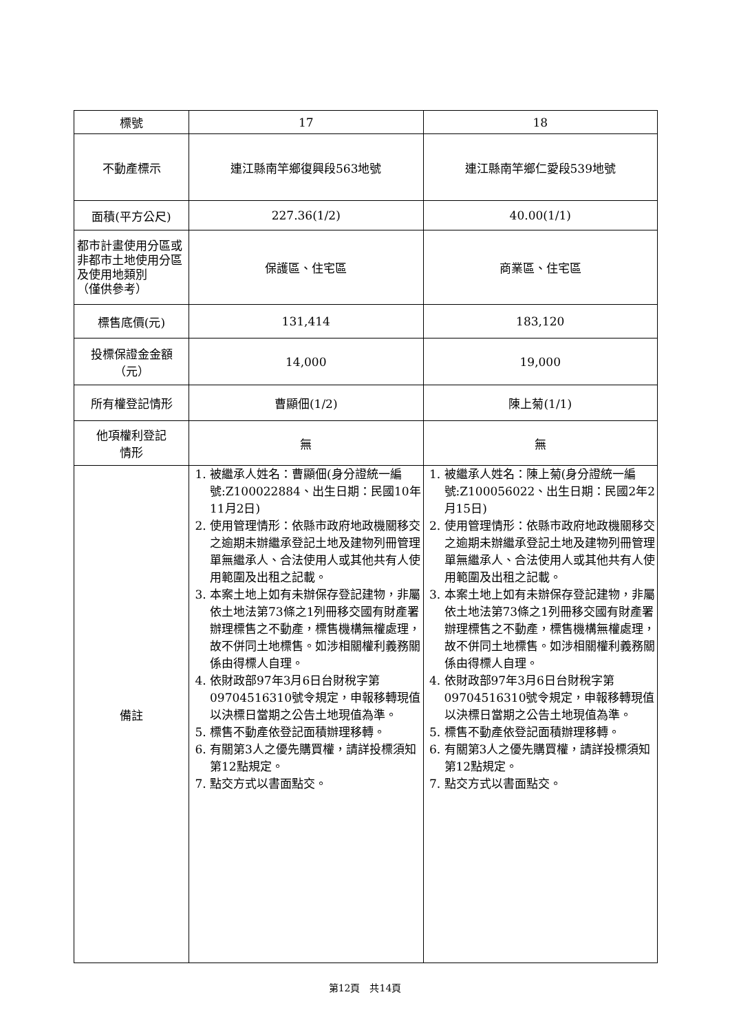| 標號 | 17 | 18 |
| 不動產標示 | 連江縣南竿鄉復興段563地號 | 連江縣南竿鄉仁愛段539地號 |
| 面積(平方公尺) | 227.36(1/2) | 40.00(1/1) |
| 都市計畫使用分區或非都市土地使用分區及使用地類別 （僅供參考） | 保護區、住宅區 | 商業區、住宅區 |
| 標售底價(元) | 131,414 | 183,120 |
| 投標保證金金額 （元） | 14,000 | 19,000 |
| 所有權登記情形 | 曹顯佃(1/2) | 陳上菊(1/1) |
| 他項權利登記 情形 | 無 | 無 |
| 備註 | 1. 被繼承人姓名：曹顯佃(身分證統一編號:Z100022884、出生日期：民國10年11月2日) 2. 使用管理情形：依縣市政府地政機關移交之逾期未辦繼承登記土地及建物列冊管理單無繼承人、合法使用人或其他共有人使用範圍及出租之記載。 3. 本案土地上如有未辦保存登記建物，非屬依土地法第73條之1列冊移交國有財產署辦理標售之不動產，標售機構無權處理，故不併同土地標售。如涉相關權利義務關係由得標人自理。 4. 依財政部97年3月6日台財稅字第09704516310號令規定，申報移轉現值以決標日當期之公告土地現值為準。 5. 標售不動產依登記面積辦理移轉。 6. 有關第3人之優先購買權，請詳投標須知第12點規定。 7. 點交方式以書面點交。 | 1. 被繼承人姓名：陳上菊(身分證統一編號:Z100056022、出生日期：民國2年2月15日) 2. 使用管理情形：依縣市政府地政機關移交之逾期未辦繼承登記土地及建物列冊管理單無繼承人、合法使用人或其他共有人使用範圍及出租之記載。 3. 本案土地上如有未辦保存登記建物，非屬依土地法第73條之1列冊移交國有財產署辦理標售之不動產，標售機構無權處理，故不併同土地標售。如涉相關權利義務關係由得標人自理。 4. 依財政部97年3月6日台財稅字第09704516310號令規定，申報移轉現值以決標日當期之公告土地現值為準。 5. 標售不動產依登記面積辦理移轉。 6. 有關第3人之優先購買權，請詳投標須知第12點規定。 7. 點交方式以書面點交。 |
第12頁　共14頁